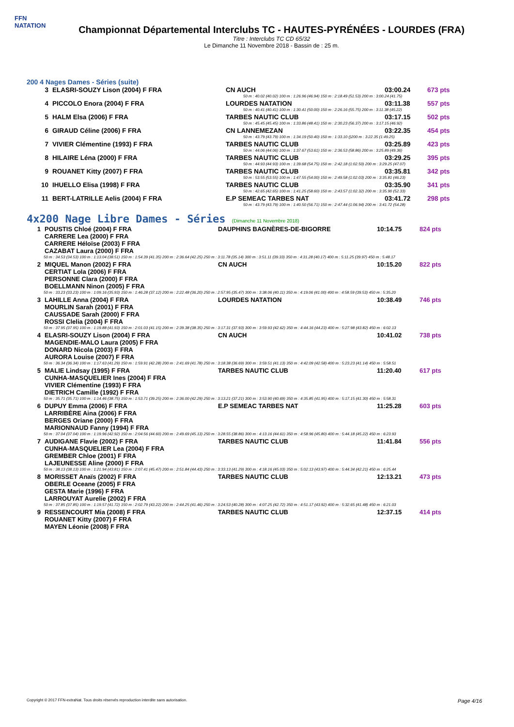FFN
NATATION
Championnat Départemental Interclubs TC - HAUTES-PYRÉNÉES - LOURDES (FRA)
Titre : Interclubs TC CD 65/32
Le Dimanche 11 Novembre 2018 - Bassin de : 25 m.
200 4 Nages Dames - Séries (suite)
| 3 | ELASRI-SOUZY Lison (2004) F FRA | CN AUCH | 03:00.24 | 673 pts |
| | | 50 m : 40.02 (40.02) 100 m : 1:26.96 (46.94) 150 m : 2:18.49 (51.53) 200 m : 3:00.24 (41.75) | | |
| 4 | PICCOLO Enora (2004) F FRA | LOURDES NATATION | 03:11.38 | 557 pts |
| | | 50 m : 40.41 (40.41) 100 m : 1:30.41 (50.00) 150 m : 2:26.16 (55.75) 200 m : 3:11.38 (45.22) | | |
| 5 | HALM Elsa (2006) F FRA | TARBES NAUTIC CLUB | 03:17.15 | 502 pts |
| | | 50 m : 45.45 (45.45) 100 m : 1:33.86 (48.41) 150 m : 2:30.23 (56.37) 200 m : 3:17.15 (46.92) | | |
| 6 | GIRAUD Céline (2006) F FRA | CN LANNEMEZAN | 03:22.35 | 454 pts |
| | | 50 m : 43.79 (43.79) 100 m : 1:34.19 (50.40) 150 m : 1:33.10 ()200 m : 3:22.35 (1:49.25) | | |
| 7 | VIVIER Clémentine (1993) F FRA | TARBES NAUTIC CLUB | 03:25.89 | 423 pts |
| | | 50 m : 44.06 (44.06) 100 m : 1:37.67 (53.61) 150 m : 2:36.53 (58.86) 200 m : 3:25.89 (49.36) | | |
| 8 | HILAIRE Léna (2000) F FRA | TARBES NAUTIC CLUB | 03:29.25 | 395 pts |
| | | 50 m : 44.93 (44.93) 100 m : 1:39.68 (54.75) 150 m : 2:42.18 (1:02.50) 200 m : 3:29.25 (47.07) | | |
| 9 | ROUANET Kitty (2007) F FRA | TARBES NAUTIC CLUB | 03:35.81 | 342 pts |
| | | 50 m : 53.55 (53.55) 100 m : 1:47.55 (54.00) 150 m : 2:49.58 (1:02.03) 200 m : 3:35.81 (46.23) | | |
| 10 | IHUELLO Elisa (1998) F FRA | TARBES NAUTIC CLUB | 03:35.90 | 341 pts |
| | | 50 m : 42.65 (42.65) 100 m : 1:41.25 (58.60) 150 m : 2:43.57 (1:02.32) 200 m : 3:35.90 (52.33) | | |
| 11 | BERT-LATRILLE Aelis (2004) F FRA | E.P SEMEAC TARBES NAT | 03:41.72 | 298 pts |
| | | 50 m : 43.79 (43.79) 100 m : 1:40.50 (56.71) 150 m : 2:47.44 (1:06.94) 200 m : 3:41.72 (54.28) | | |
4x200 Nage Libre Dames - Séries (Dimanche 11 Novembre 2018)
| 1 | POUSTIS Chloé (2004) F FRA CARRERE Lea (2000) F FRA CARRERE Héloïse (2003) F FRA CAZABAT Laura (2000) F FRA | DAUPHINS BAGNÈRES-DE-BIGORRE | 10:14.75 | 824 pts |
| 50 m : 34.53 (34.53) 100 m : 1:13.04 (38.51) 150 m : 1:54.39 (41.35) 200 m : 2:36.64 (42.25) 250 m : 3:11.78 (35.14) 300 m : 3:51.11 (39.33) 350 m : 4:31.28 (40.17) 400 m : 5:11.25 (39.97) 450 m : 5:48.17 | | | | |
| 2 | MIQUEL Manon (2002) F FRA CERTIAT Lola (2006) F FRA PERSONNE Clara (2000) F FRA BOELLMANN Ninon (2005) F FRA | CN AUCH | 10:15.20 | 822 pts |
| 50 m : 33.23 (33.23) 100 m : 1:09.16 (35.93) 150 m : 1:46.28 (37.12) 200 m : 2:22.48 (36.20) 250 m : 2:57.95 (35.47) 300 m : 3:38.06 (40.11) 350 m : 4:19.06 (41.00) 400 m : 4:58.59 (39.53) 450 m : 5:35.20 | | | | |
| 3 | LAHILLE Anna (2004) F FRA MOURLIN Sarah (2001) F FRA CAUSSADE Sarah (2000) F FRA ROSSI Clelia (2004) F FRA | LOURDES NATATION | 10:38.49 | 746 pts |
| 50 m : 37.95 (37.95) 100 m : 1:19.88 (41.93) 150 m : 2:01.03 (41.15) 200 m : 2:39.38 (38.35) 250 m : 3:17.31 (37.93) 300 m : 3:59.93 (42.62) 350 m : 4:44.16 (44.23) 400 m : 5:27.98 (43.82) 450 m : 6:02.13 | | | | |
| 4 | ELASRI-SOUZY Lison (2004) F FRA MAGENDIE-MALO Laura (2005) F FRA DONARD Nicola (2003) F FRA AURORA Louise (2007) F FRA | CN AUCH | 10:41.02 | 738 pts |
| 50 m : 36.34 (36.34) 100 m : 1:17.63 (41.29) 150 m : 1:59.91 (42.28) 200 m : 2:41.69 (41.78) 250 m : 3:18.38 (36.69) 300 m : 3:59.51 (41.13) 350 m : 4:42.09 (42.58) 400 m : 5:23.23 (41.14) 450 m : 5:58.51 | | | | |
| 5 | MALIE Lindsay (1995) F FRA CUNHA-MASQUELIER Ines (2004) F FRA VIVIER Clémentine (1993) F FRA DIETRICH Camille (1992) F FRA | TARBES NAUTIC CLUB | 11:20.40 | 617 pts |
| 50 m : 35.71 (35.71) 100 m : 1:14.46 (38.75) 150 m : 1:53.71 (39.25) 200 m : 2:36.00 (42.29) 250 m : 3:13.21 (37.21) 300 m : 3:53.90 (40.69) 350 m : 4:35.85 (41.95) 400 m : 5:17.15 (41.30) 450 m : 5:58.31 | | | | |
| 6 | DUPUY Emma (2006) F FRA LARRIBÈRE Aina (2006) F FRA BERGES Oriane (2000) F FRA MARIONNAUD Fanny (1994) F FRA | E.P SEMEAC TARBES NAT | 11:25.28 | 603 pts |
| 50 m : 37.04 (37.04) 100 m : 1:19.96 (42.92) 150 m : 2:04.56 (44.60) 200 m : 2:49.69 (45.13) 250 m : 3:28.55 (38.86) 300 m : 4:13.16 (44.61) 350 m : 4:58.96 (45.80) 400 m : 5:44.18 (45.22) 450 m : 6:23.93 | | | | |
| 7 | AUDIGANE Flavie (2002) F FRA CUNHA-MASQUELIER Lea (2004) F FRA GREMBER Chloe (2001) F FRA LAJEUNESSE Aline (2000) F FRA | TARBES NAUTIC CLUB | 11:41.84 | 556 pts |
| 50 m : 38.13 (38.13) 100 m : 1:21.94 (43.81) 150 m : 2:07.41 (45.47) 200 m : 2:51.84 (44.43) 250 m : 3:33.13 (41.29) 300 m : 4:18.16 (45.03) 350 m : 5:02.13 (43.97) 400 m : 5:44.34 (42.21) 450 m : 6:25.44 | | | | |
| 8 | MORISSET Anaïs (2002) F FRA OBERLE Oceane (2005) F FRA GESTA Marie (1996) F FRA LARROUYAT Aurelie (2002) F FRA | TARBES NAUTIC CLUB | 12:13.21 | 473 pts |
| 50 m : 37.85 (37.85) 100 m : 1:19.57 (41.72) 150 m : 2:02.79 (43.22) 200 m : 2:44.25 (41.46) 250 m : 3:24.53 (40.28) 300 m : 4:07.25 (42.72) 350 m : 4:51.17 (43.92) 400 m : 5:32.65 (41.48) 450 m : 6:21.03 | | | | |
| 9 | RESSENCOURT Mia (2008) F FRA ROUANET Kitty (2007) F FRA MAYEN Léonie (2008) F FRA | TARBES NAUTIC CLUB | 12:37.15 | 414 pts |
Copyright © 2017 FFN-extraNat. Tous droits réservés reproduction interdite sans autorisation. Page 4/16